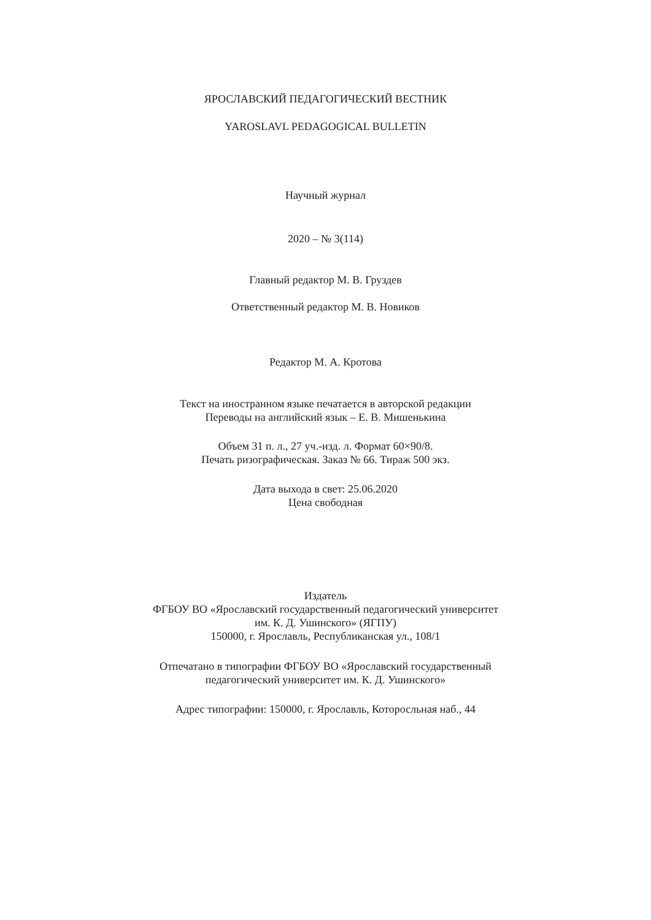ЯРОСЛАВСКИЙ ПЕДАГОГИЧЕСКИЙ ВЕСТНИК
YAROSLAVL PEDAGOGICAL BULLETIN
Научный журнал
2020 – № 3(114)
Главный редактор М. В. Груздев
Ответственный редактор М. В. Новиков
Редактор М. А. Кротова
Текст на иностранном языке печатается в авторской редакции
Переводы на английский язык – Е. В. Мишенькина
Объем 31 п. л., 27 уч.-изд. л. Формат 60×90/8.
Печать ризографическая. Заказ № 66. Тираж 500 экз.
Дата выхода в свет: 25.06.2020
Цена свободная
Издатель
ФГБОУ ВО «Ярославский государственный педагогический университет
им. К. Д. Ушинского» (ЯГПУ)
150000, г. Ярославль, Республиканская ул., 108/1
Отпечатано в типографии ФГБОУ ВО «Ярославский государственный
педагогический университет им. К. Д. Ушинского»
Адрес типографии: 150000, г. Ярославль, Которосльная наб., 44